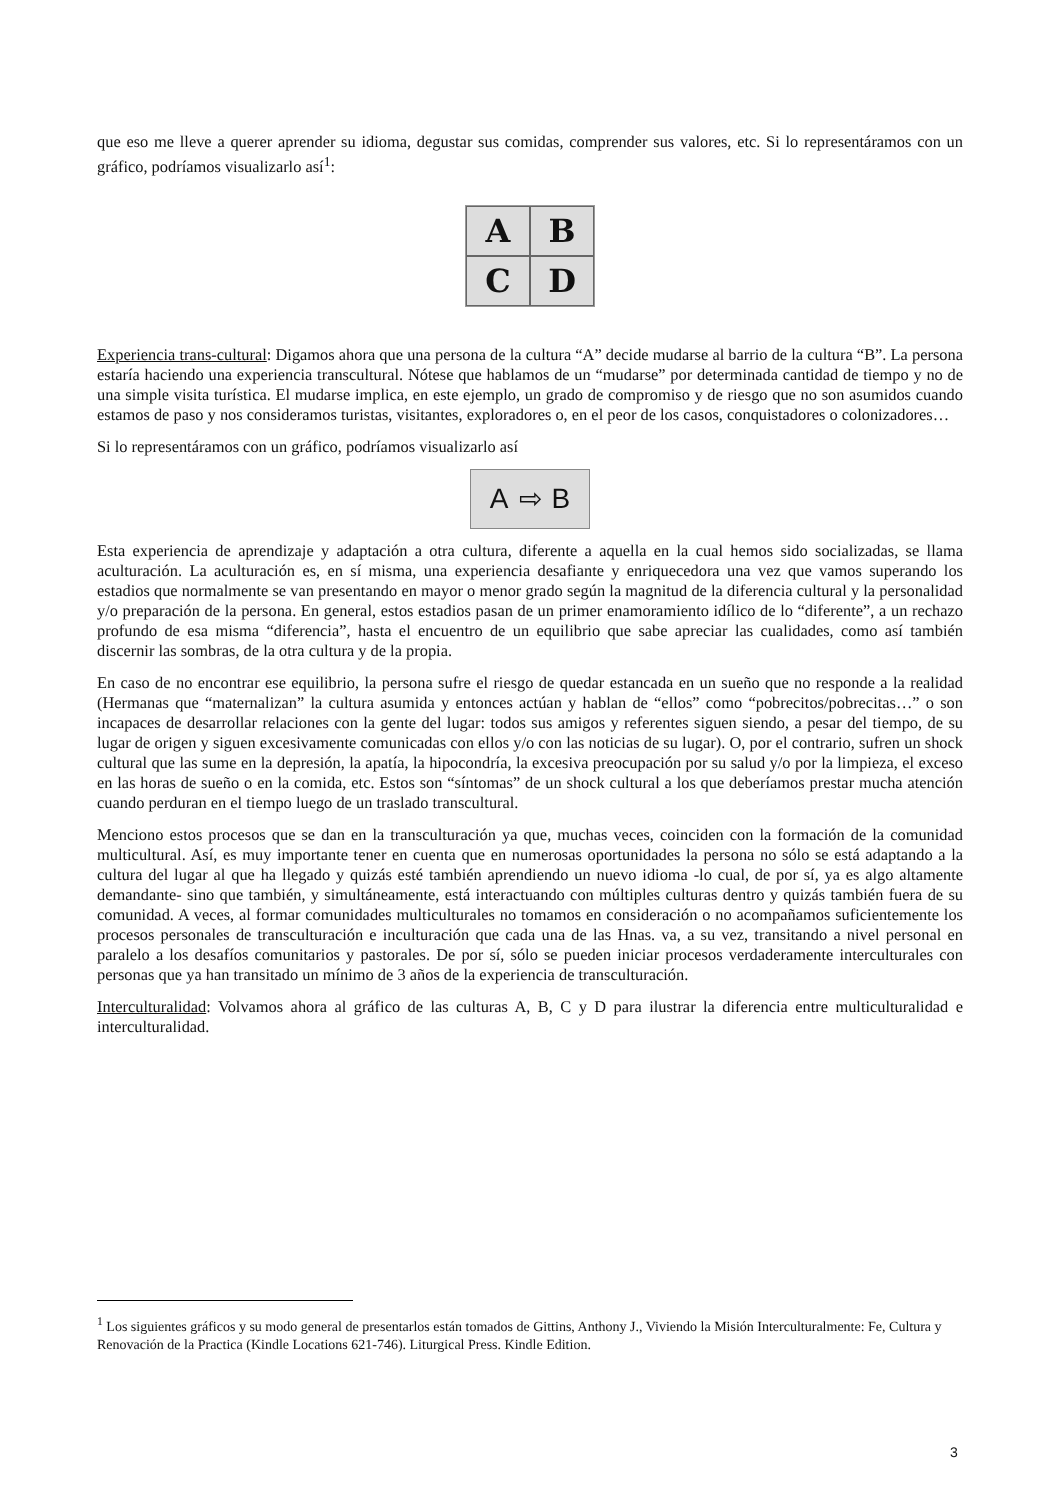que eso me lleve a querer aprender su idioma, degustar sus comidas, comprender sus valores, etc. Si lo representáramos con un gráfico, podríamos visualizarlo así<sup>1</sup>:
A
B
C
D
Experiencia trans-cultural: Digamos ahora que una persona de la cultura “A” decide mudarse al barrio de la cultura “B”. La persona estaría haciendo una experiencia transcultural. Nótese que hablamos de un “mudarse” por determinada cantidad de tiempo y no de una simple visita turística. El mudarse implica, en este ejemplo, un grado de compromiso y de riesgo que no son asumidos cuando estamos de paso y nos consideramos turistas, visitantes, exploradores o, en el peor de los casos, conquistadores o colonizadores…
Si lo representáramos con un gráfico, podríamos visualizarlo así
A ⇨ B
Esta experiencia de aprendizaje y adaptación a otra cultura, diferente a aquella en la cual hemos sido socializadas, se llama aculturación. La aculturación es, en sí misma, una experiencia desafiante y enriquecedora una vez que vamos superando los estadios que normalmente se van presentando en mayor o menor grado según la magnitud de la diferencia cultural y la personalidad y/o preparación de la persona. En general, estos estadios pasan de un primer enamoramiento idílico de lo “diferente”, a un rechazo profundo de esa misma “diferencia”, hasta el encuentro de un equilibrio que sabe apreciar las cualidades, como así también discernir las sombras, de la otra cultura y de la propia.
En caso de no encontrar ese equilibrio, la persona sufre el riesgo de quedar estancada en un sueño que no responde a la realidad (Hermanas que “maternalizan” la cultura asumida y entonces actúan y hablan de “ellos” como “pobrecitos/pobrecitas…” o son incapaces de desarrollar relaciones con la gente del lugar: todos sus amigos y referentes siguen siendo, a pesar del tiempo, de su lugar de origen y siguen excesivamente comunicadas con ellos y/o con las noticias de su lugar). O, por el contrario, sufren un shock cultural que las sume en la depresión, la apatía, la hipocondría, la excesiva preocupación por su salud y/o por la limpieza, el exceso en las horas de sueño o en la comida, etc. Estos son “síntomas” de un shock cultural a los que deberíamos prestar mucha atención cuando perduran en el tiempo luego de un traslado transcultural.
Menciono estos procesos que se dan en la transculturación ya que, muchas veces, coinciden con la formación de la comunidad multicultural. Así, es muy importante tener en cuenta que en numerosas oportunidades la persona no sólo se está adaptando a la cultura del lugar al que ha llegado y quizás esté también aprendiendo un nuevo idioma -lo cual, de por sí, ya es algo altamente demandante- sino que también, y simultáneamente, está interactuando con múltiples culturas dentro y quizás también fuera de su comunidad. A veces, al formar comunidades multiculturales no tomamos en consideración o no acompañamos suficientemente los procesos personales de transculturación e inculturación que cada una de las Hnas. va, a su vez, transitando a nivel personal en paralelo a los desafíos comunitarios y pastorales. De por sí, sólo se pueden iniciar procesos verdaderamente interculturales con personas que ya han transitado un mínimo de 3 años de la experiencia de transculturación.
Interculturalidad: Volvamos ahora al gráfico de las culturas A, B, C y D para ilustrar la diferencia entre multiculturalidad e interculturalidad.
<sup>1</sup> Los siguientes gráficos y su modo general de presentarlos están tomados de Gittins, Anthony J., Viviendo la Misión Interculturalmente: Fe, Cultura y Renovación de la Practica (Kindle Locations 621-746). Liturgical Press. Kindle Edition.
3